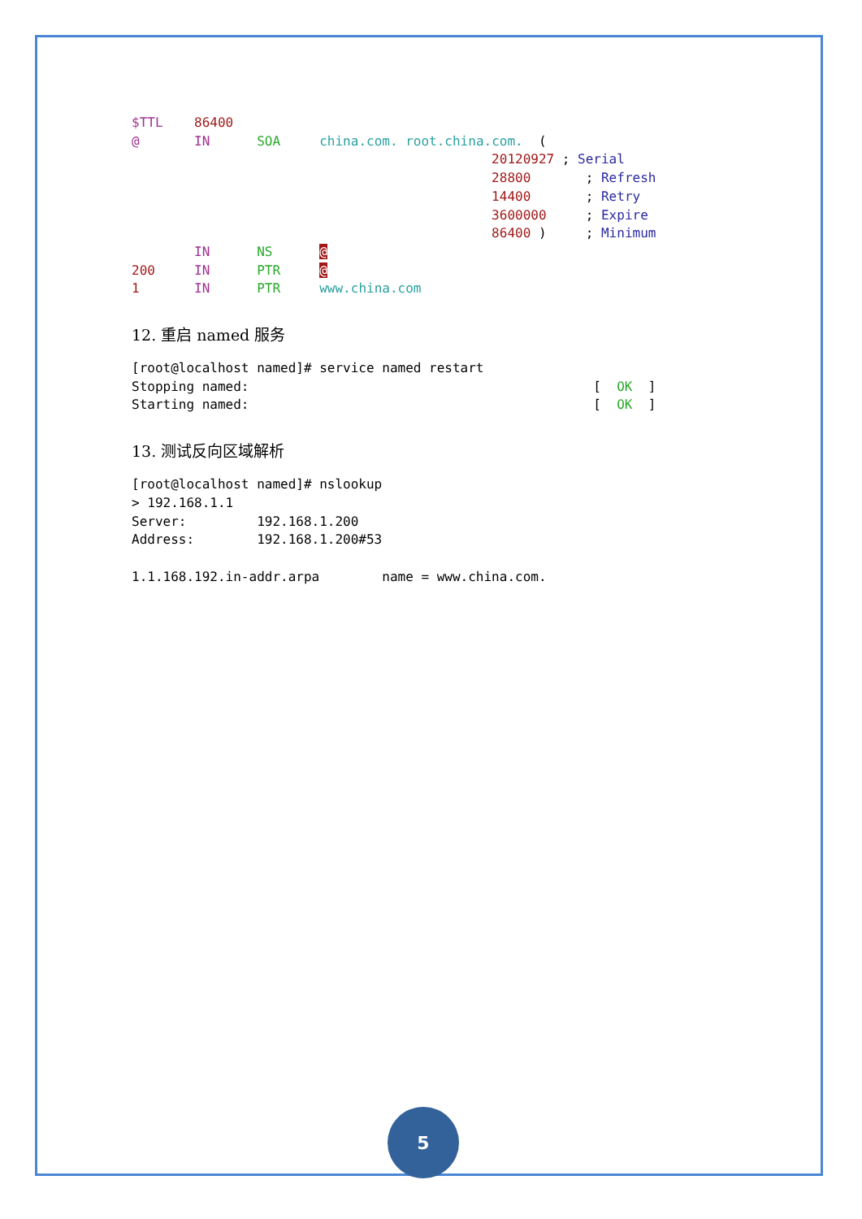$TTL    86400
@       IN      SOA     china.com. root.china.com.  (
                                              20120927 ; Serial
                                              28800       ; Refresh
                                              14400       ; Retry
                                              3600000     ; Expire
                                              86400 )     ; Minimum
        IN      NS      @
200     IN      PTR     @
1       IN      PTR     www.china.com
12. 重启 named 服务
[root@localhost named]# service named restart
Stopping named:                                            [  OK  ]
Starting named:                                            [  OK  ]
13. 测试反向区域解析
[root@localhost named]# nslookup
> 192.168.1.1
Server:         192.168.1.200
Address:        192.168.1.200#53

1.1.168.192.in-addr.arpa        name = www.china.com.
5